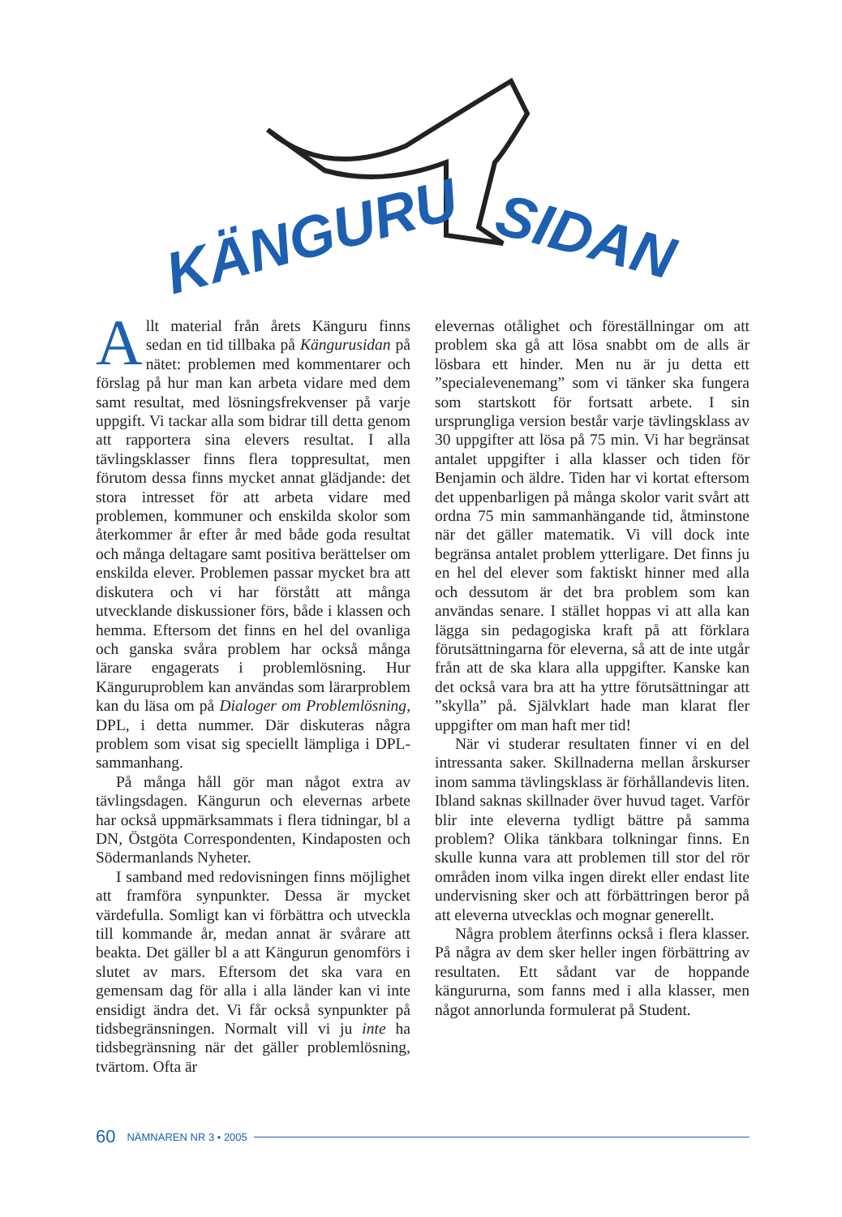KÄNGURU SIDAN
Allt material från årets Känguru finns sedan en tid tillbaka på Kängurusidan på nätet: problemen med kommentarer och förslag på hur man kan arbeta vidare med dem samt resultat, med lösningsfrekvenser på varje uppgift. Vi tackar alla som bidrar till detta genom att rapportera sina elevers resultat. I alla tävlingsklasser finns flera toppresultat, men förutom dessa finns mycket annat glädjande: det stora intresset för att arbeta vidare med problemen, kommuner och enskilda skolor som återkommer år efter år med både goda resultat och många deltagare samt positiva berättelser om enskilda elever. Problemen passar mycket bra att diskutera och vi har förstått att många utvecklande diskussioner förs, både i klassen och hemma. Eftersom det finns en hel del ovanliga och ganska svåra problem har också många lärare engagerats i problemlösning. Hur Känguruproblem kan användas som lärarproblem kan du läsa om på Dialoger om Problemlösning, DPL, i detta nummer. Där diskuteras några problem som visat sig speciellt lämpliga i DPL-sammanhang.
På många håll gör man något extra av tävlingsdagen. Kängurun och elevernas arbete har också uppmärksammats i flera tidningar, bl a DN, Östgöta Correspondenten, Kindaposten och Södermanlands Nyheter.
I samband med redovisningen finns möjlighet att framföra synpunkter. Dessa är mycket värdefulla. Somligt kan vi förbättra och utveckla till kommande år, medan annat är svårare att beakta. Det gäller bl a att Kängurun genomförs i slutet av mars. Eftersom det ska vara en gemensam dag för alla i alla länder kan vi inte ensidigt ändra det. Vi får också synpunkter på tidsbegränsningen. Normalt vill vi ju inte ha tidsbegränsning när det gäller problemlösning, tvärtom. Ofta är
elevernas otålighet och föreställningar om att problem ska gå att lösa snabbt om de alls är lösbara ett hinder. Men nu är ju detta ett ”specialevenemang” som vi tänker ska fungera som startskott för fortsatt arbete. I sin ursprungliga version består varje tävlingsklass av 30 uppgifter att lösa på 75 min. Vi har begränsat antalet uppgifter i alla klasser och tiden för Benjamin och äldre. Tiden har vi kortat eftersom det uppenbarligen på många skolor varit svårt att ordna 75 min sammanhängande tid, åtminstone när det gäller matematik. Vi vill dock inte begränsa antalet problem ytterligare. Det finns ju en hel del elever som faktiskt hinner med alla och dessutom är det bra problem som kan användas senare. I stället hoppas vi att alla kan lägga sin pedagogiska kraft på att förklara förutsättningarna för eleverna, så att de inte utgår från att de ska klara alla uppgifter. Kanske kan det också vara bra att ha yttre förutsättningar att ”skylla” på. Självklart hade man klarat fler uppgifter om man haft mer tid!
När vi studerar resultaten finner vi en del intressanta saker. Skillnaderna mellan årskurser inom samma tävlingsklass är förhållandevis liten. Ibland saknas skillnader över huvud taget. Varför blir inte eleverna tydligt bättre på samma problem? Olika tänkbara tolkningar finns. En skulle kunna vara att problemen till stor del rör områden inom vilka ingen direkt eller endast lite undervisning sker och att förbättringen beror på att eleverna utvecklas och mognar generellt.
Några problem återfinns också i flera klasser. På några av dem sker heller ingen förbättring av resultaten. Ett sådant var de hoppande kängururna, som fanns med i alla klasser, men något annorlunda formulerat på Student.
60 NÄMNAREN NR 3 • 2005